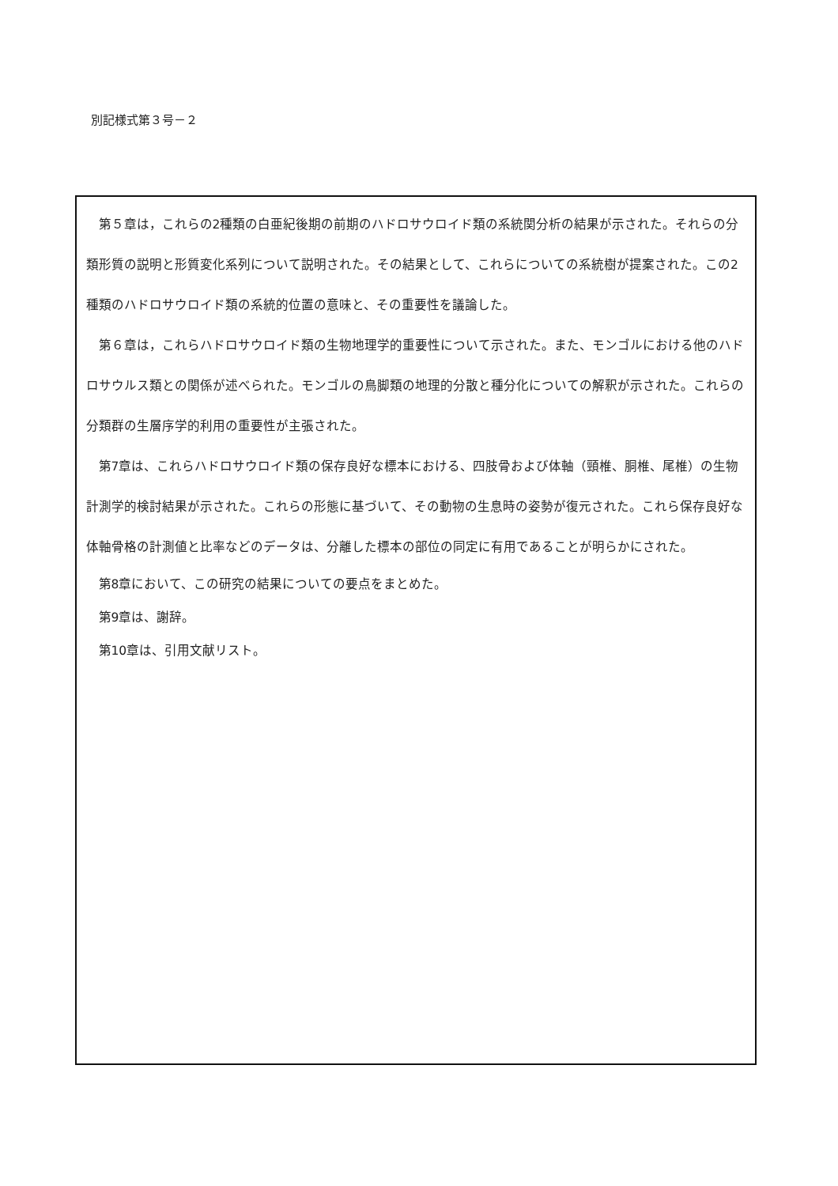別記様式第３号－２
第５章は，これらの2種類の白亜紀後期の前期のハドロサウロイド類の系統関分析の結果が示された。それらの分類形質の説明と形質変化系列について説明された。その結果として、これらについての系統樹が提案された。この2種類のハドロサウロイド類の系統的位置の意味と、その重要性を議論した。
第６章は，これらハドロサウロイド類の生物地理学的重要性について示された。また、モンゴルにおける他のハドロサウルス類との関係が述べられた。モンゴルの鳥脚類の地理的分散と種分化についての解釈が示された。これらの分類群の生層序学的利用の重要性が主張された。
第7章は、これらハドロサウロイド類の保存良好な標本における、四肢骨および体軸（頸椎、胴椎、尾椎）の生物計測学的検討結果が示された。これらの形態に基づいて、その動物の生息時の姿勢が復元された。これら保存良好な体軸骨格の計測値と比率などのデータは、分離した標本の部位の同定に有用であることが明らかにされた。
第8章において、この研究の結果についての要点をまとめた。
第9章は、謝辞。
第10章は、引用文献リスト。